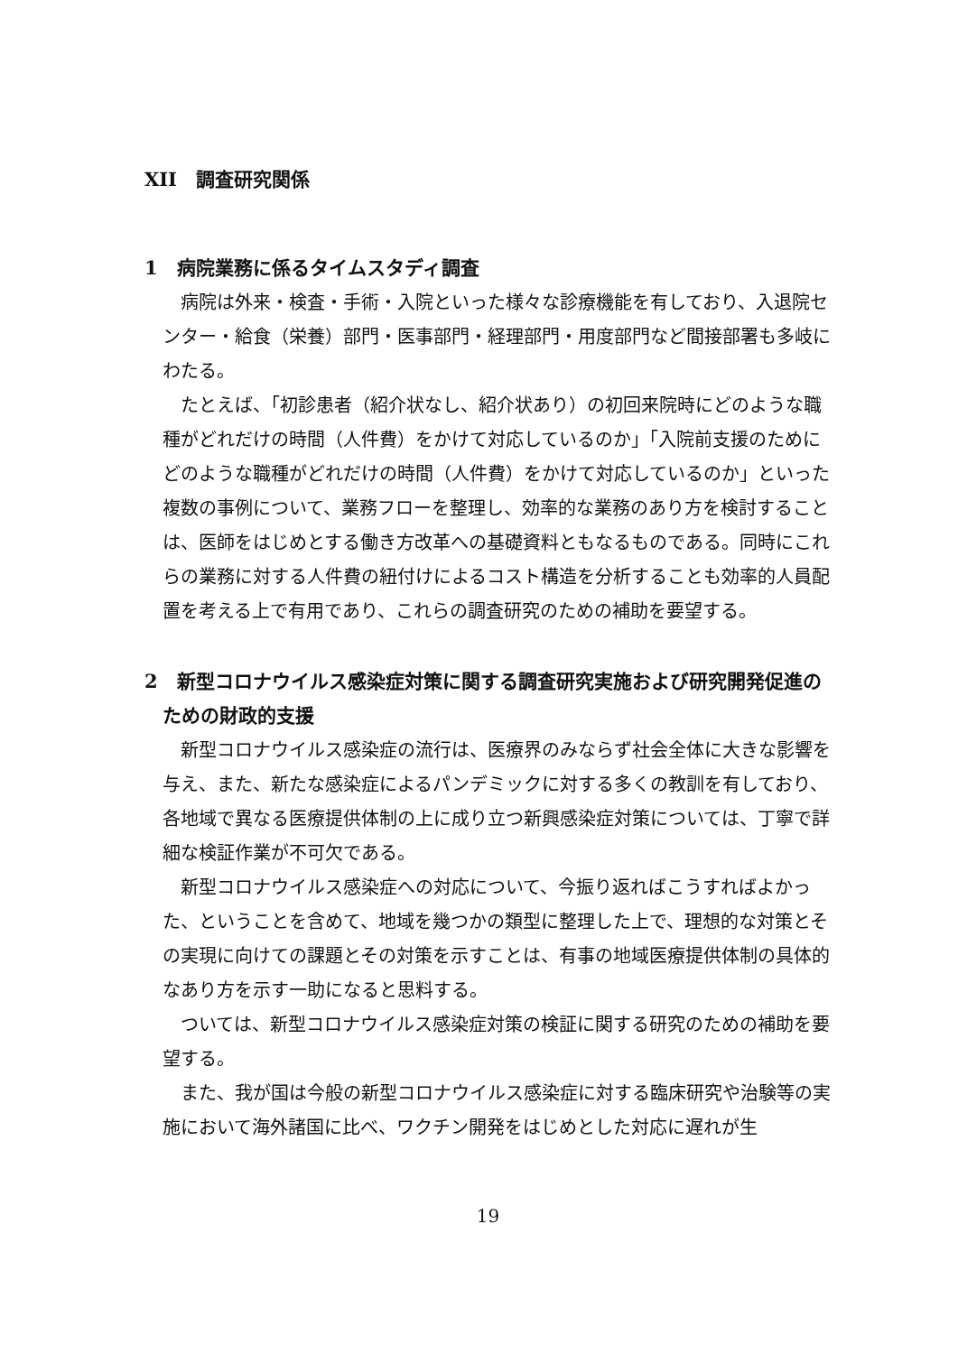XII　調査研究関係
1　病院業務に係るタイムスタディ調査
病院は外来・検査・手術・入院といった様々な診療機能を有しており、入退院センター・給食（栄養）部門・医事部門・経理部門・用度部門など間接部署も多岐にわたる。
たとえば、「初診患者（紹介状なし、紹介状あり）の初回来院時にどのような職種がどれだけの時間（人件費）をかけて対応しているのか」「入院前支援のためにどのような職種がどれだけの時間（人件費）をかけて対応しているのか」といった複数の事例について、業務フローを整理し、効率的な業務のあり方を検討することは、医師をはじめとする働き方改革への基礎資料ともなるものである。同時にこれらの業務に対する人件費の紐付けによるコスト構造を分析することも効率的人員配置を考える上で有用であり、これらの調査研究のための補助を要望する。
2　新型コロナウイルス感染症対策に関する調査研究実施および研究開発促進のための財政的支援
新型コロナウイルス感染症の流行は、医療界のみならず社会全体に大きな影響を与え、また、新たな感染症によるパンデミックに対する多くの教訓を有しており、各地域で異なる医療提供体制の上に成り立つ新興感染症対策については、丁寧で詳細な検証作業が不可欠である。
新型コロナウイルス感染症への対応について、今振り返ればこうすればよかった、ということを含めて、地域を幾つかの類型に整理した上で、理想的な対策とその実現に向けての課題とその対策を示すことは、有事の地域医療提供体制の具体的なあり方を示す一助になると思料する。
ついては、新型コロナウイルス感染症対策の検証に関する研究のための補助を要望する。
また、我が国は今般の新型コロナウイルス感染症に対する臨床研究や治験等の実施において海外諸国に比べ、ワクチン開発をはじめとした対応に遅れが生
19